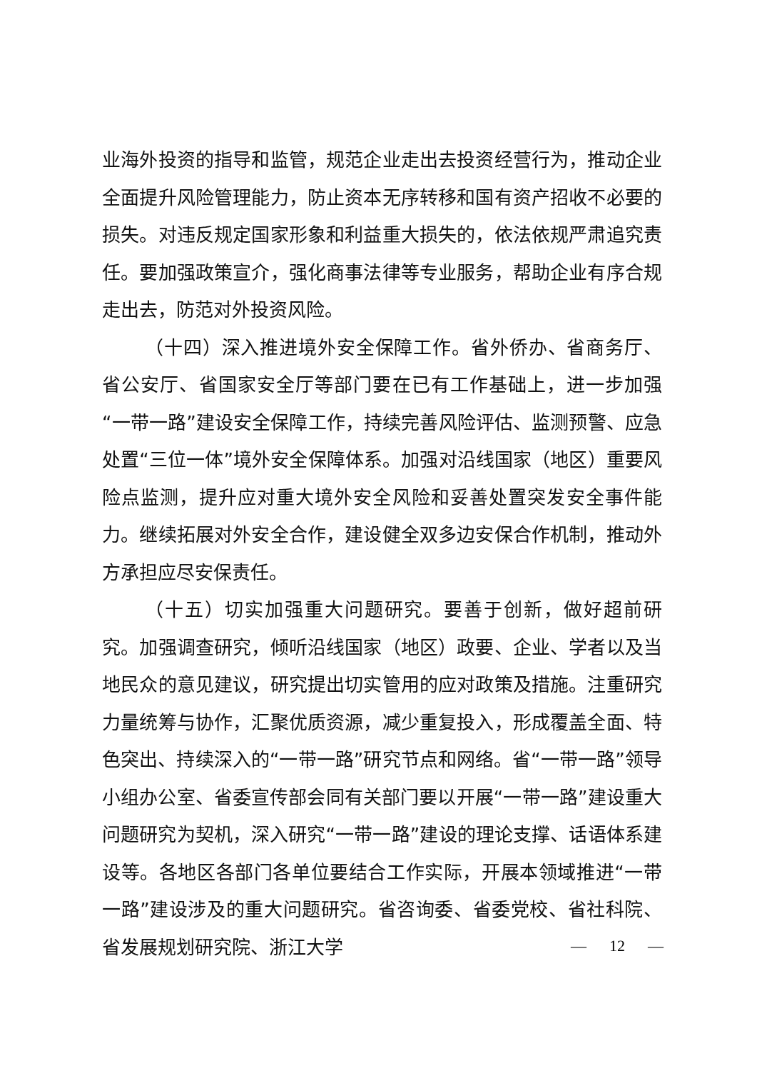业海外投资的指导和监管，规范企业走出去投资经营行为，推动企业全面提升风险管理能力，防止资本无序转移和国有资产招收不必要的损失。对违反规定国家形象和利益重大损失的，依法依规严肃追究责任。要加强政策宣介，强化商事法律等专业服务，帮助企业有序合规走出去，防范对外投资风险。
（十四）深入推进境外安全保障工作。省外侨办、省商务厅、省公安厅、省国家安全厅等部门要在已有工作基础上，进一步加强“一带一路”建设安全保障工作，持续完善风险评估、监测预警、应急处置“三位一体”境外安全保障体系。加强对沿线国家（地区）重要风险点监测，提升应对重大境外安全风险和妥善处置突发安全事件能力。继续拓展对外安全合作，建设健全双多边安保合作机制，推动外方承担应尽安保责任。
（十五）切实加强重大问题研究。要善于创新，做好超前研究。加强调查研究，倾听沿线国家（地区）政要、企业、学者以及当地民众的意见建议，研究提出切实管用的应对政策及措施。注重研究力量统筹与协作，汇聚优质资源，减少重复投入，形成覆盖全面、特色突出、持续深入的“一带一路”研究节点和网络。省“一带一路”领导小组办公室、省委宣传部会同有关部门要以开展“一带一路”建设重大问题研究为契机，深入研究“一带一路”建设的理论支撑、话语体系建设等。各地区各部门各单位要结合工作实际，开展本领域推进“一带一路”建设涉及的重大问题研究。省咨询委、省委党校、省社科院、省发展规划研究院、浙江大学
— 12 —